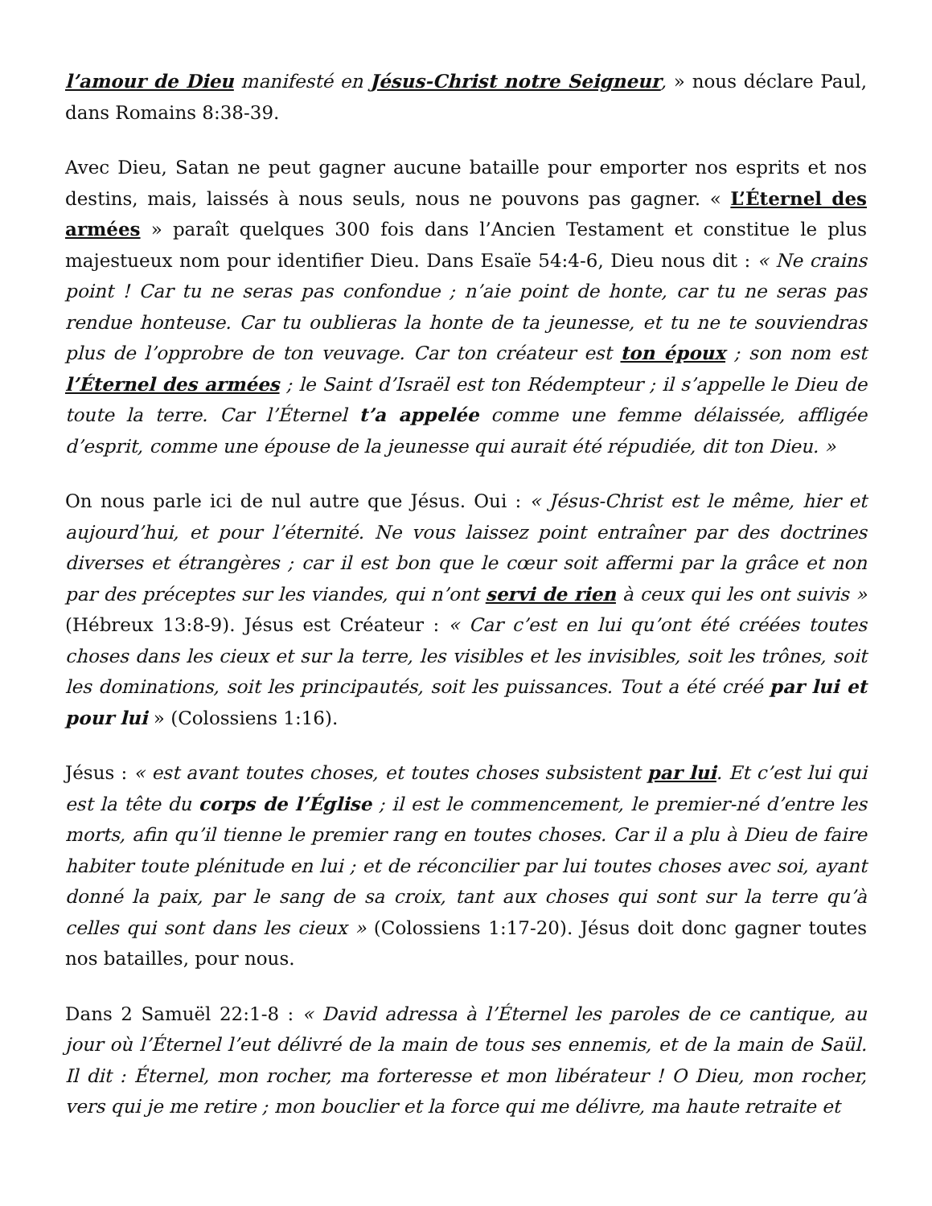l’amour de Dieu manifesté en Jésus-Christ notre Seigneur, » nous déclare Paul, dans Romains 8:38-39.
Avec Dieu, Satan ne peut gagner aucune bataille pour emporter nos esprits et nos destins, mais, laissés à nous seuls, nous ne pouvons pas gagner. « L’Éternel des armées » paraît quelques 300 fois dans l’Ancien Testament et constitue le plus majestueux nom pour identifier Dieu. Dans Esaïe 54:4-6, Dieu nous dit : « Ne crains point ! Car tu ne seras pas confondue ; n’aie point de honte, car tu ne seras pas rendue honteuse. Car tu oublieras la honte de ta jeunesse, et tu ne te souviendras plus de l’opprobre de ton veuvage. Car ton créateur est ton époux ; son nom est l’Éternel des armées ; le Saint d’Israël est ton Rédempteur ; il s’appelle le Dieu de toute la terre. Car l’Éternel t’a appelée comme une femme délaissée, affligée d’esprit, comme une épouse de la jeunesse qui aurait été répudiée, dit ton Dieu. »
On nous parle ici de nul autre que Jésus. Oui : « Jésus-Christ est le même, hier et aujourd’hui, et pour l’éternité. Ne vous laissez point entraîner par des doctrines diverses et étrangères ; car il est bon que le cœur soit affermi par la grâce et non par des préceptes sur les viandes, qui n’ont servi de rien à ceux qui les ont suivis » (Hébreux 13:8-9). Jésus est Créateur : « Car c’est en lui qu’ont été créées toutes choses dans les cieux et sur la terre, les visibles et les invisibles, soit les trônes, soit les dominations, soit les principautés, soit les puissances. Tout a été créé par lui et pour lui » (Colossiens 1:16).
Jésus : « est avant toutes choses, et toutes choses subsistent par lui. Et c’est lui qui est la tête du corps de l’Église ; il est le commencement, le premier-né d’entre les morts, afin qu’il tienne le premier rang en toutes choses. Car il a plu à Dieu de faire habiter toute plénitude en lui ; et de réconcilier par lui toutes choses avec soi, ayant donné la paix, par le sang de sa croix, tant aux choses qui sont sur la terre qu’à celles qui sont dans les cieux » (Colossiens 1:17-20). Jésus doit donc gagner toutes nos batailles, pour nous.
Dans 2 Samuël 22:1-8 : « David adressa à l’Éternel les paroles de ce cantique, au jour où l’Éternel l’eut délivré de la main de tous ses ennemis, et de la main de Saül. Il dit : Éternel, mon rocher, ma forteresse et mon libérateur ! O Dieu, mon rocher, vers qui je me retire ; mon bouclier et la force qui me délivre, ma haute retraite et